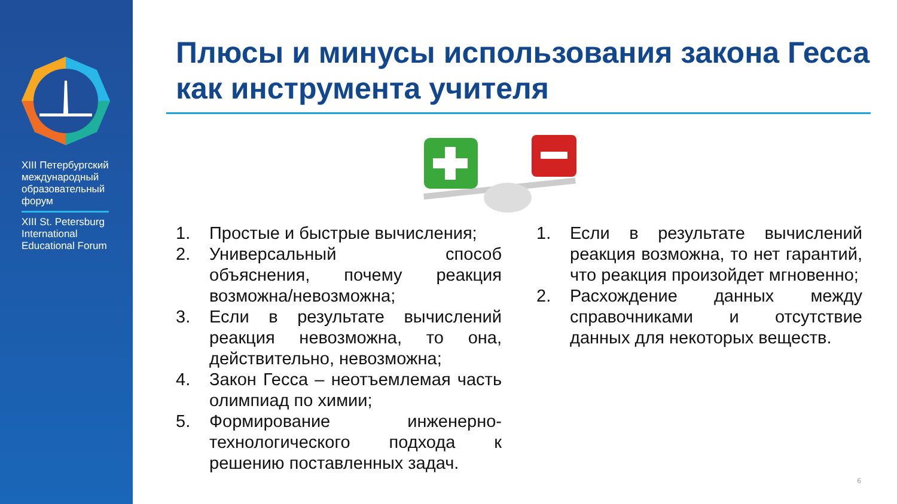XIII Петербургский международный образовательный форум
XIII St. Petersburg International Educational Forum
Плюсы и минусы использования закона Гесса как инструмента учителя
1. Простые и быстрые вычисления;
2. Универсальный способ объяснения, почему реакция возможна/невозможна;
3. Если в результате вычислений реакция невозможна, то она, действительно, невозможна;
4. Закон Гесса – неотъемлемая часть олимпиад по химии;
5. Формирование инженерно-технологического подхода к решению поставленных задач.
1. Если в результате вычислений реакция возможна, то нет гарантий, что реакция произойдет мгновенно;
2. Расхождение данных между справочниками и отсутствие данных для некоторых веществ.
6